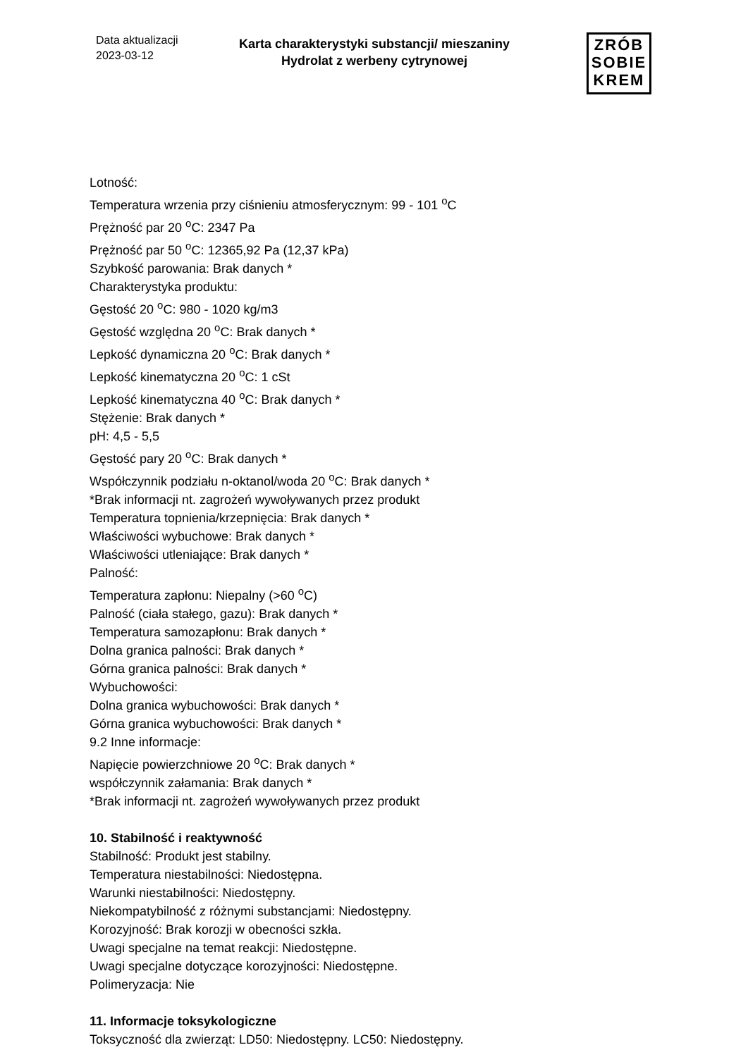Data aktualizacji
2023-03-12
Karta charakterystyki substancji/ mieszaniny
Hydrolat z werbeny cytrynowej
ZRÓB
SOBIE
KREM
Lotność:
Temperatura wrzenia przy ciśnieniu atmosferycznym: 99 - 101 <sup>o</sup>C
Prężność par 20 <sup>o</sup>C: 2347 Pa
Prężność par 50 <sup>o</sup>C: 12365,92 Pa (12,37 kPa)
Szybkość parowania: Brak danych *
Charakterystyka produktu:
Gęstość 20 <sup>o</sup>C: 980 - 1020 kg/m3
Gęstość względna 20 <sup>o</sup>C: Brak danych *
Lepkość dynamiczna 20 <sup>o</sup>C: Brak danych *
Lepkość kinematyczna 20 <sup>o</sup>C: 1 cSt
Lepkość kinematyczna 40 <sup>o</sup>C: Brak danych *
Stężenie: Brak danych *
pH: 4,5 - 5,5
Gęstość pary 20 <sup>o</sup>C: Brak danych *
Współczynnik podziału n-oktanol/woda 20 <sup>o</sup>C: Brak danych *
*Brak informacji nt. zagrożeń wywoływanych przez produkt
Temperatura topnienia/krzepnięcia: Brak danych *
Właściwości wybuchowe: Brak danych *
Właściwości utleniające: Brak danych *
Palność:
Temperatura zapłonu: Niepalny (>60 <sup>o</sup>C)
Palność (ciała stałego, gazu): Brak danych *
Temperatura samozapłonu: Brak danych *
Dolna granica palności: Brak danych *
Górna granica palności: Brak danych *
Wybuchowości:
Dolna granica wybuchowości: Brak danych *
Górna granica wybuchowości: Brak danych *
9.2 Inne informacje:
Napięcie powierzchniowe 20 <sup>o</sup>C: Brak danych *
współczynnik załamania: Brak danych *
*Brak informacji nt. zagrożeń wywoływanych przez produkt
10. Stabilność i reaktywność
Stabilność: Produkt jest stabilny.
Temperatura niestabilności: Niedostępna.
Warunki niestabilności: Niedostępny.
Niekompatybilność z różnymi substancjami: Niedostępny.
Korozyjność: Brak korozji w obecności szkła.
Uwagi specjalne na temat reakcji: Niedostępne.
Uwagi specjalne dotyczące korozyjności: Niedostępne.
Polimeryzacja: Nie
11. Informacje toksykologiczne
Toksyczność dla zwierząt: LD50: Niedostępny. LC50: Niedostępny.